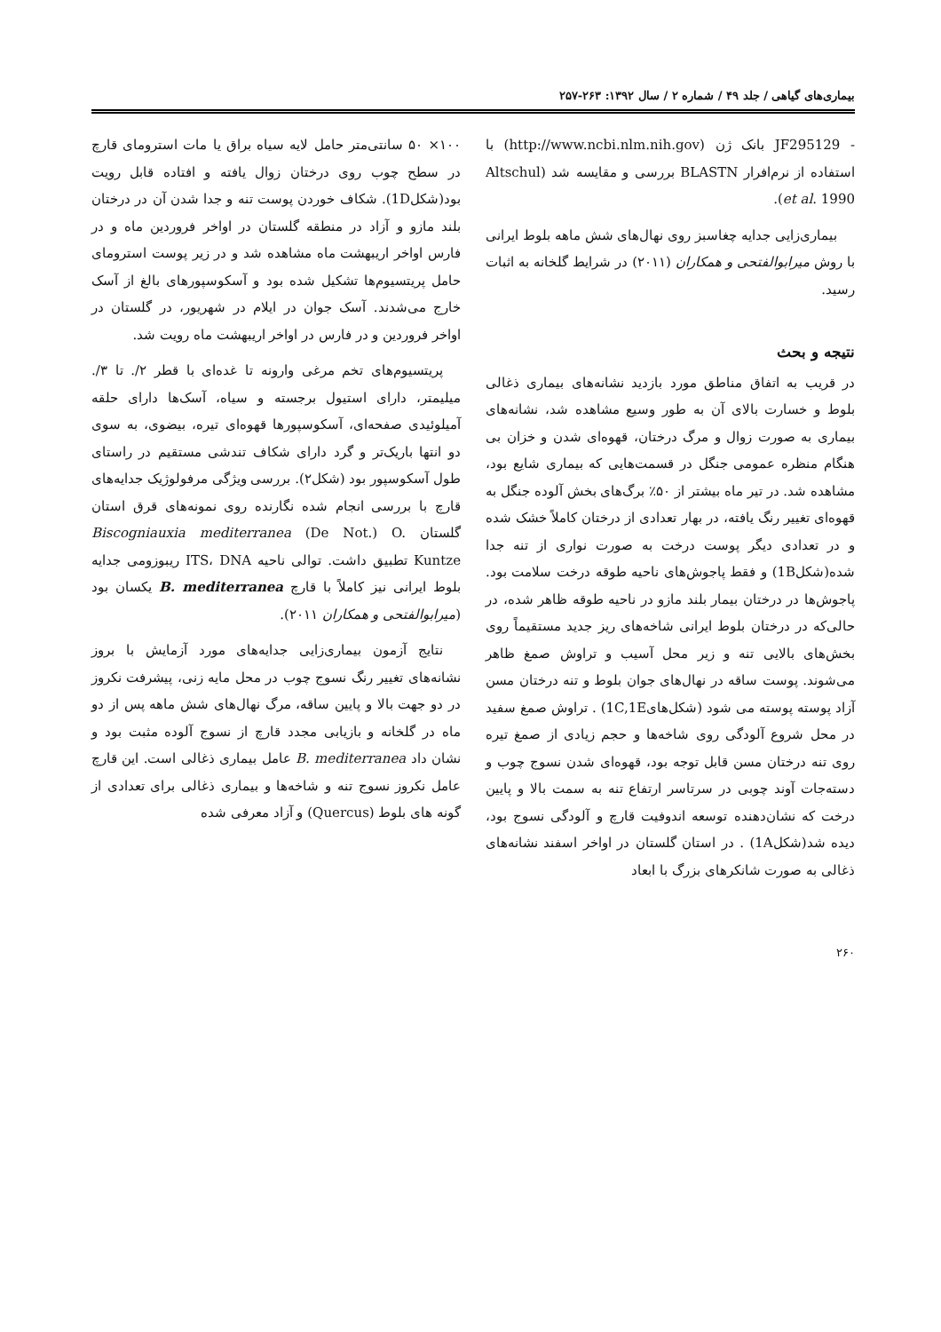بیماری‌های گیاهی / جلد ۴۹ / شماره ۲ / سال ۱۳۹۲: ۲۶۳-۲۵۷
- JF295129 بانک ژن (http://www.ncbi.nlm.nih.gov) با استفاده از نرم‌افرار BLASTN بررسی و مقایسه شد (Altschul et al. 1990).
بیماری‌زایی جدایه چغاسبز روی نهال‌های شش ماهه بلوط ایرانی با روش میرابوالفتحی و همکاران (۲۰۱۱) در شرایط گلخانه به اثبات رسید.
نتیجه و بحث
در قریب به اتفاق مناطق مورد بازدید نشانه‌های بیماری ذغالی بلوط و خسارت بالای آن به طور وسیع مشاهده شد، نشانه‌های بیماری به صورت زوال و مرگ درختان، قهوه‌ای شدن و خزان بی هنگام منظره عمومی جنگل در قسمت‌هایی که بیماری شایع بود، مشاهده شد. در تیر ماه بیشتر از ۵۰٪ برگ‌های بخش آلوده جنگل به قهوه‌ای تغییر رنگ یافته، در بهار تعدادی از درختان کاملاً خشک شده و در تعدادی دیگر پوست درخت به صورت نواری از تنه جدا شده(شکل1B) و فقط پاجوش‌های ناحیه طوقه درخت سلامت بود. پاجوش‌ها در درختان بیمار بلند مازو در ناحیه طوقه ظاهر شده، در حالی‌که در درختان بلوط ایرانی شاخه‌های ریز جدید مستقیماً روی بخش‌های بالایی تنه و زیر محل آسیب و تراوش صمغ ظاهر می‌شوند. پوست ساقه در نهال‌های جوان بلوط و تنه درختان مسن آزاد پوسته پوسته می شود (شکل‌های1C,1E) . تراوش صمغ سفید در محل شروع آلودگی روی شاخه‌ها و حجم زیادی از صمغ تیره روی تنه درختان مسن قابل توجه بود، قهوه‌ای شدن نسوج چوب و دسته‌جات آوند چوبی در سرتاسر ارتفاع تنه به سمت بالا و پایین درخت که نشان‌دهنده توسعه اندوفیت قارچ و آلودگی نسوج بود، دیده شد(شکل1A) . در استان گلستان در اواخر اسفند نشانه‌های ذغالی به صورت شانکرهای بزرگ با ابعاد
۱۰۰× ۵۰ سانتی‌متر حامل لایه سیاه براق یا مات استرومای قارچ در سطح چوب روی درختان زوال یافته و افتاده قابل رویت بود(شکل1D). شکاف خوردن پوست تنه و جدا شدن آن در درختان بلند مازو و آزاد در منطقه گلستان در اواخر فروردین ماه و در فارس اواخر اریبهشت ماه مشاهده شد و در زیر پوست استرومای حامل پریتسیوم‌ها تشکیل شده بود و آسکوسپورهای بالغ از آسک خارج می‌شدند. آسک جوان در ایلام در شهریور، در گلستان در اواخر فروردین و در فارس در اواخر اریبهشت ماه رویت شد.
پریتسیوم‌های تخم مرغی وارونه تا غده‌ای با قطر ۲/. تا ۳/. میلیمتر، دارای استیول برجسته و سیاه، آسک‌ها دارای حلقه آمیلوئیدی صفحه‌ای، آسکوسپورها قهوه‌ای تیره، بیضوی، به سوی دو انتها باریک‌تر و گرد دارای شکاف تندشی مستقیم در راستای طول آسکوسپور بود (شکل۲). بررسی ویژگی مرفولوژیک جدایه‌های قارچ با بررسی انجام شده نگارنده روی نمونه‌های قرق استان گلستان Biscogniauxia mediterranea (De Not.) O. Kuntze تطبیق داشت. توالی ناحیه ITS، DNA ریبوزومی جدایه بلوط ایرانی نیز کاملاً با قارچ B. mediterranea یکسان بود (میرابوالفتحی و همکاران ۲۰۱۱).
نتایج آزمون بیماری‌زایی جدایه‌های مورد آزمایش با بروز نشانه‌های تغییر رنگ نسوج چوب در محل مایه زنی، پیشرفت نکروز در دو جهت بالا و پایین ساقه، مرگ نهال‌های شش ماهه پس از دو ماه در گلخانه و بازیابی مجدد قارچ از نسوج آلوده مثبت بود و نشان داد B. mediterranea عامل بیماری ذغالی است. این قارچ عامل نکروز نسوج تنه و شاخه‌ها و بیماری ذغالی برای تعدادی از گونه های بلوط (Quercus) و آزاد معرفی شده
۲۶۰